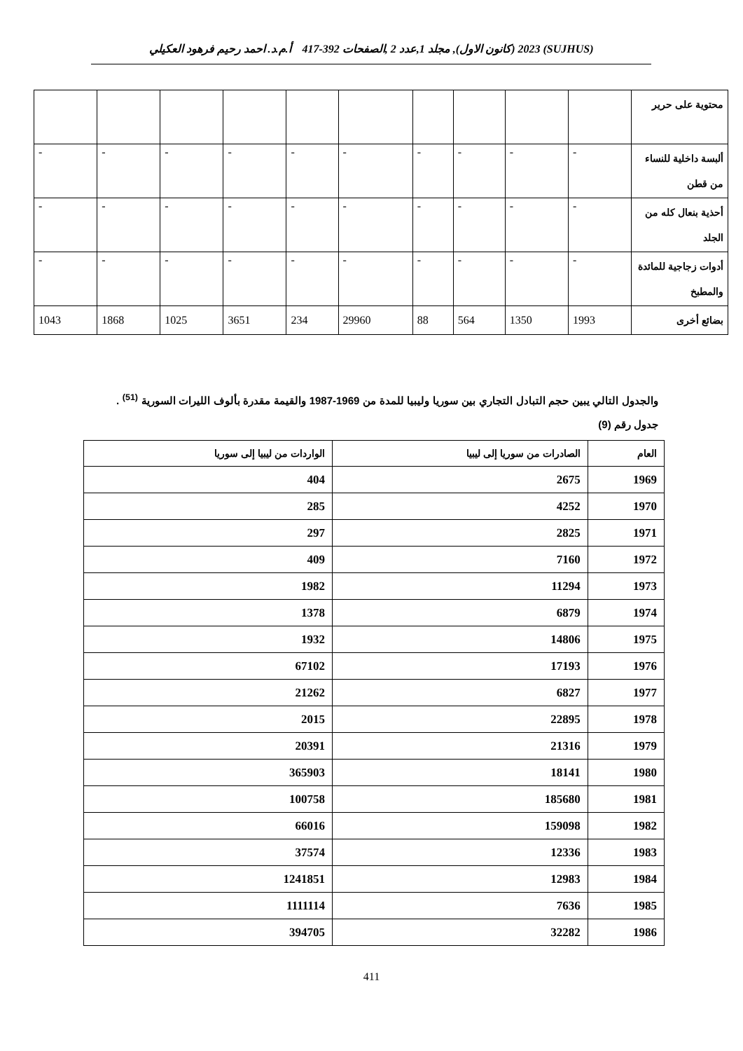(SUJHUS) 2023 (كانون الاول), مجلد 1,عدد 2 ,الصفحات 392-417 أ.م.د. احمد رحيم فرهود العكيلي
| محتوية على حرير | | | | | | | | | | |
| ألبسة داخلية للنساء من قطن | - | - | - | - | - | - | - | - | - | - |
| أحذية بنعال كله من الجلد | - | - | - | - | - | - | - | - | - | - |
| أدوات زجاجية للمائدة والمطبخ | - | - | - | - | - | - | - | - | - | - |
| بضائع أخرى | 1993 | 1350 | 564 | 88 | 29960 | 234 | 3651 | 1025 | 1868 | 1043 |
والجدول التالي يبين حجم التبادل التجاري بين سوريا وليبيا للمدة من 1969-1987 والقيمة مقدرة بألوف الليرات السورية <sup>(51)</sup> . جدول رقم (9)
| العام | الصادرات من سوريا إلى ليبيا | الواردات من ليبيا إلى سوريا |
| --- | --- | --- |
| 1969 | 2675 | 404 |
| 1970 | 4252 | 285 |
| 1971 | 2825 | 297 |
| 1972 | 7160 | 409 |
| 1973 | 11294 | 1982 |
| 1974 | 6879 | 1378 |
| 1975 | 14806 | 1932 |
| 1976 | 17193 | 67102 |
| 1977 | 6827 | 21262 |
| 1978 | 22895 | 2015 |
| 1979 | 21316 | 20391 |
| 1980 | 18141 | 365903 |
| 1981 | 185680 | 100758 |
| 1982 | 159098 | 66016 |
| 1983 | 12336 | 37574 |
| 1984 | 12983 | 1241851 |
| 1985 | 7636 | 1111114 |
| 1986 | 32282 | 394705 |
411